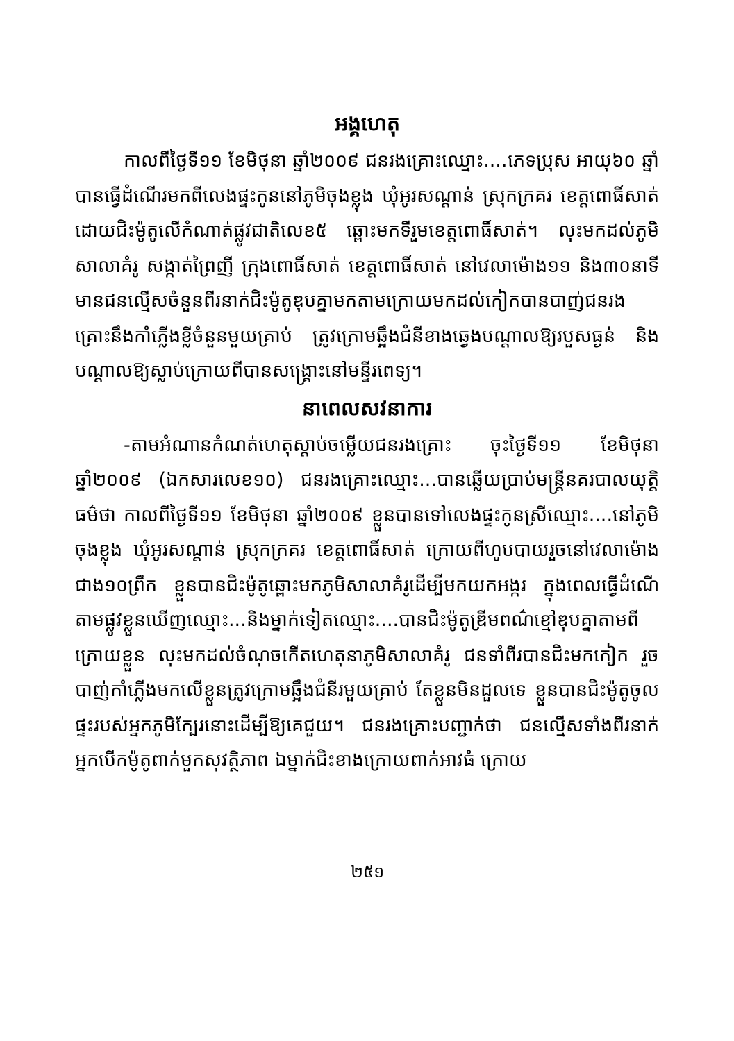អង្គហេតុ
កាលពីថ្ងៃទី១១ ខែមិថុនា ឆ្នាំ២០០៩ ជនរងគ្រោះឈ្មោះ....ភេទប្រុស អាយុ៦០ ឆ្នាំបានធ្វើដំណើរមកពីលេងផ្ទះកូននៅភូមិចុងខ្លុង ឃុំអូរសណ្តាន់ ស្រុកក្រគរ ខេត្តពោធិ៍សាត់ ដោយជិះម៉ូតូលើកំណាត់ផ្លូវជាតិលេខ៥ ឆ្ពោះមកទីរួមខេត្តពោធិ៍សាត់។ លុះមកដល់ភូមិសាលាគំរូ សង្កាត់ព្រៃញី ក្រុងពោធិ៍សាត់ ខេត្តពោធិ៍សាត់ នៅវេលាម៉ោង១១ និង៣០នាទី មានជនល្មើសចំនួនពីរនាក់ជិះម៉ូតូឌុបគ្នាមកតាមក្រោយមកដល់កៀកបានបាញ់ជនរងគ្រោះនឹងកាំភ្លើងខ្លីចំនួនមួយគ្រាប់ ត្រូវក្រោមឆ្អឹងជំនីខាងឆ្វេងបណ្តាលឱ្យរបួសធ្ងន់ និងបណ្តាលឱ្យស្លាប់ក្រោយពីបានសង្គ្រោះនៅមន្ទីរពេទ្យ។
នាពេលសវនាការ
-តាមអំណានកំណត់ហេតុស្តាប់ចម្លើយជនរងគ្រោះ ចុះថ្ងៃទី១១ ខែមិថុនា ឆ្នាំ២០០៩ (ឯកសារលេខ១០) ជនរងគ្រោះឈ្មោះ...បានឆ្លើយប្រាប់មន្ត្រីនគរបាលយុត្តិធម៌ថា កាលពីថ្ងៃទី១១ ខែមិថុនា ឆ្នាំ២០០៩ ខ្លួនបានទៅលេងផ្ទះកូនស្រីឈ្មោះ....នៅភូមិចុងខ្លុង ឃុំអូរសណ្តាន់ ស្រុកក្រគរ ខេត្តពោធិ៍សាត់ ក្រោយពីហូបបាយរួចនៅវេលាម៉ោង ជាង១០ព្រឹក ខ្លួនបានជិះម៉ូតូឆ្ពោះមកភូមិសាលាគំរូដើម្បីមកយកអង្ករ ក្នុងពេលធ្វើដំណើតាមផ្លូវខ្លួនឃើញឈ្មោះ...និងម្នាក់ទៀតឈ្មោះ....បានជិះម៉ូតូឌ្រីមពណ៌ខ្មៅឌុបគ្នាតាមពីក្រោយខ្លួន លុះមកដល់ចំណុចកើតហេតុនាភូមិសាលាគំរូ ជនទាំពីរបានជិះមកកៀក រួចបាញ់កាំភ្លើងមកលើខ្លួនត្រូវក្រោមឆ្អឹងជំនីរមួយគ្រាប់ តែខ្លួនមិនដួលទេ ខ្លួនបានជិះម៉ូតូចូល ផ្ទះរបស់អ្នកភូមិក្បែរនោះដើម្បីឱ្យគេជួយ។ ជនរងគ្រោះបញ្ជាក់ថា ជនល្មើសទាំងពីរនាក់ អ្នកបើកម៉ូតូពាក់មួកសុវត្ថិភាព ឯម្នាក់ជិះខាងក្រោយពាក់អាវធំ ក្រោយ
២៥១